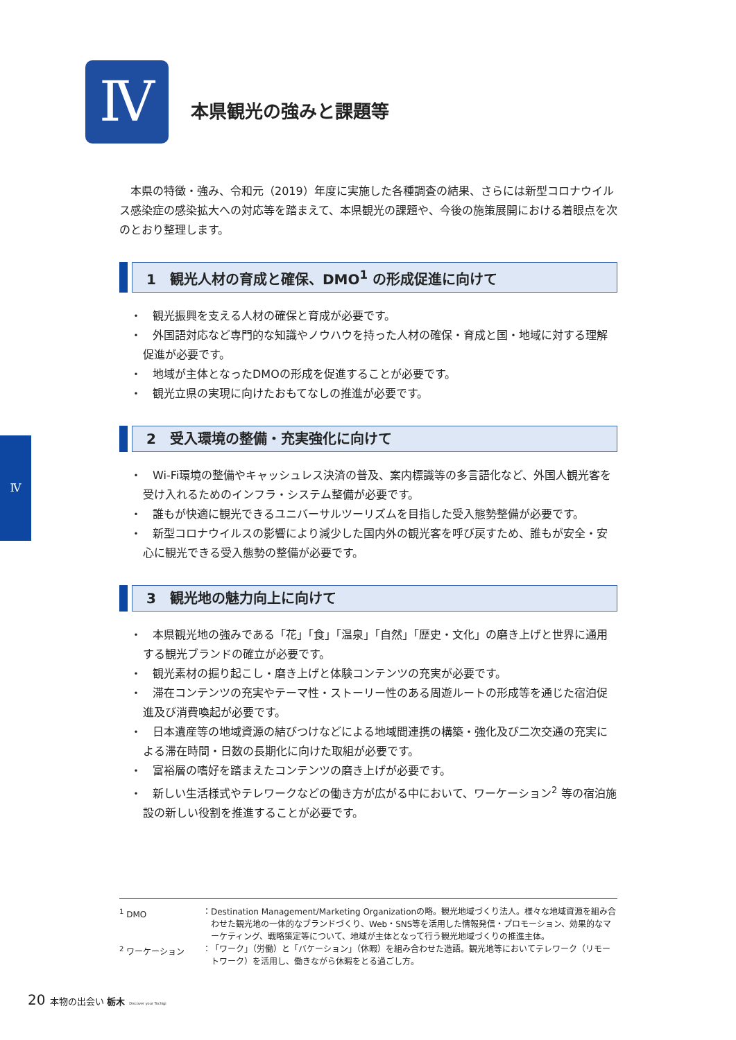Ⅳ 本県観光の強みと課題等
Ⅳ
本県の特徴・強み、令和元（2019）年度に実施した各種調査の結果、さらには新型コロナウイルス感染症の感染拡大への対応等を踏まえて、本県観光の課題や、今後の施策展開における着眼点を次のとおり整理します。
1　観光人材の育成と確保、DMO<sup>1</sup> の形成促進に向けて
・　観光振興を支える人材の確保と育成が必要です。
・　外国語対応など専門的な知識やノウハウを持った人材の確保・育成と国・地域に対する理解促進が必要です。
・　地域が主体となったDMOの形成を促進することが必要です。
・　観光立県の実現に向けたおもてなしの推進が必要です。
2　受入環境の整備・充実強化に向けて
・　Wi-Fi環境の整備やキャッシュレス決済の普及、案内標識等の多言語化など、外国人観光客を受け入れるためのインフラ・システム整備が必要です。
・　誰もが快適に観光できるユニバーサルツーリズムを目指した受入態勢整備が必要です。
・　新型コロナウイルスの影響により減少した国内外の観光客を呼び戻すため、誰もが安全・安心に観光できる受入態勢の整備が必要です。
3　観光地の魅力向上に向けて
・　本県観光地の強みである「花」「食」「温泉」「自然」「歴史・文化」の磨き上げと世界に通用する観光ブランドの確立が必要です。
・　観光素材の掘り起こし・磨き上げと体験コンテンツの充実が必要です。
・　滞在コンテンツの充実やテーマ性・ストーリー性のある周遊ルートの形成等を通じた宿泊促進及び消費喚起が必要です。
・　日本遺産等の地域資源の結びつけなどによる地域間連携の構築・強化及び二次交通の充実による滞在時間・日数の長期化に向けた取組が必要です。
・　富裕層の嗜好を踏まえたコンテンツの磨き上げが必要です。
・　新しい生活様式やテレワークなどの働き方が広がる中において、ワーケーション<sup>2</sup> 等の宿泊施設の新しい役割を推進することが必要です。
<sup>1</sup> DMO ： Destination Management/Marketing Organizationの略。観光地域づくり法人。様々な地域資源を組み合わせた観光地の一体的なブランドづくり、Web・SNS等を活用した情報発信・プロモーション、効果的なマーケティング、戦略策定等について、地域が主体となって行う観光地域づくりの推進主体。
<sup>2</sup> ワーケーション ： 「ワーク」（労働）と「バケーション」（休暇）を組み合わせた造語。観光地等においてテレワーク（リモートワーク）を活用し、働きながら休暇をとる過ごし方。
20 本物の出会い 栃木 Discover your Tochigi